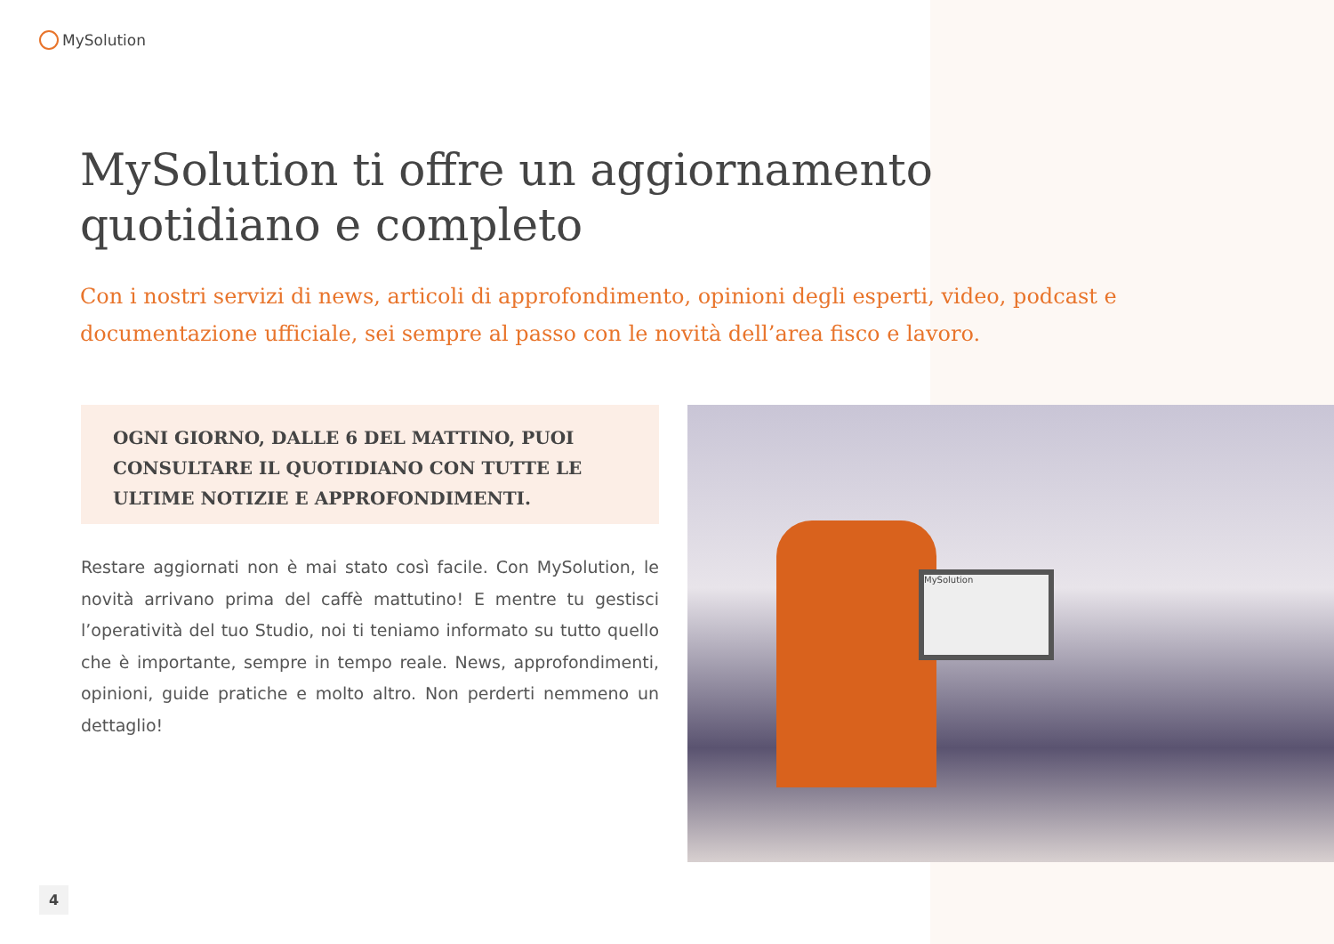MySolution
MySolution ti offre un aggiornamento quotidiano e completo
Con i nostri servizi di news, articoli di approfondimento, opinioni degli esperti, video, podcast e documentazione ufficiale, sei sempre al passo con le novità dell’area fisco e lavoro.
OGNI GIORNO, DALLE 6 DEL MATTINO, PUOI CONSULTARE IL QUOTIDIANO CON TUTTE LE ULTIME NOTIZIE E APPROFONDIMENTI.
Restare aggiornati non è mai stato così facile. Con MySolution, le novità arrivano prima del caffè mattutino! E mentre tu gestisci l’operatività del tuo Studio, noi ti teniamo informato su tutto quello che è importante, sempre in tempo reale. News, approfondimenti, opinioni, guide pratiche e molto altro. Non perderti nemmeno un dettaglio!
MySolution
4